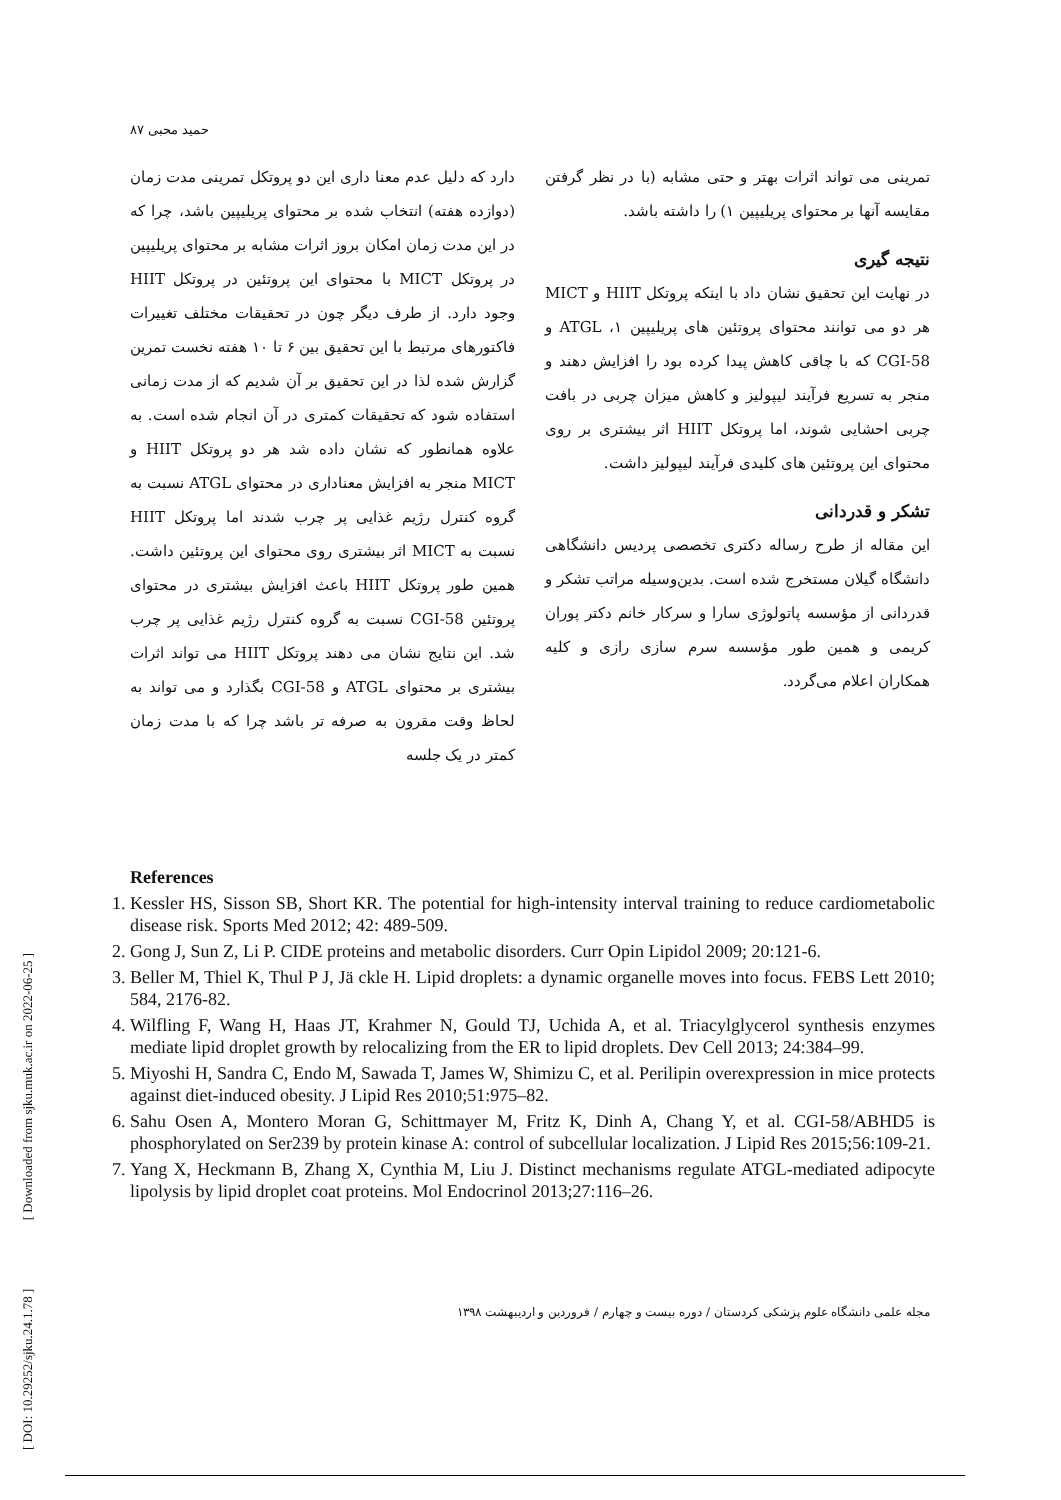[ DOI: 10.29252/sjku.24.1.78 ] [ Downloaded from sjku.muk.ac.ir on 2022-06-25 ]
حمید محبی ۸۷
دارد که دلیل عدم معنا داری این دو پروتکل تمرینی مدت زمان (دوازده هفته) انتخاب شده بر محتوای پریلیپین باشد، چرا که در این مدت زمان امکان بروز اثرات مشابه بر محتوای پریلیپین در پروتکل MICT با محتوای این پروتئین در پروتکل HIIT وجود دارد. از طرف دیگر چون در تحقیقات مختلف تغییرات فاکتورهای مرتبط با این تحقیق بین ۶ تا ۱۰ هفته نخست تمرین گزارش شده لذا در این تحقیق بر آن شدیم که از مدت زمانی استفاده شود که تحقیقات کمتری در آن انجام شده است. به علاوه همانطور که نشان داده شد هر دو پروتکل HIIT و MICT منجر به افزایش معناداری در محتوای ATGL نسبت به گروه کنترل رژیم غذایی پر چرب شدند اما پروتکل HIIT نسبت به MICT اثر بیشتری روی محتوای این پروتئین داشت. همین طور پروتکل HIIT باعث افزایش بیشتری در محتوای پروتئین CGI-58 نسبت به گروه کنترل رژیم غذایی پر چرب شد. این نتایج نشان می دهند پروتکل HIIT می تواند اثرات بیشتری بر محتوای ATGL و CGI-58 بگذارد و می تواند به لحاظ وقت مقرون به صرفه تر باشد چرا که با مدت زمان کمتر در یک جلسه
تمرینی می تواند اثرات بهتر و حتی مشابه (با در نظر گرفتن مقایسه آنها بر محتوای پریلیپین ۱) را داشته باشد.
نتیجه گیری
در نهایت این تحقیق نشان داد با اینکه پروتکل HIIT و MICT هر دو می توانند محتوای پروتئین های پریلیپین ۱، ATGL و CGI-58 که با چاقی کاهش پیدا کرده بود را افزایش دهند و منجر به تسریع فرآیند لیپولیز و کاهش میزان چربی در بافت چربی احشایی شوند، اما پروتکل HIIT اثر بیشتری بر روی محتوای این پروتئین های کلیدی فرآیند لیپولیز داشت.
تشکر و قدردانی
این مقاله از طرح رساله دکتری تخصصی پردیس دانشگاهی دانشگاه گیلان مستخرج شده است. بدین‌وسیله مراتب تشکر و قدردانی از مؤسسه پاتولوژی سارا و سرکار خانم دکتر پوران کریمی و همین طور مؤسسه سرم سازی رازی و کلیه همکاران اعلام می‌گردد.
References
1. Kessler HS, Sisson SB, Short KR. The potential for high-intensity interval training to reduce cardiometabolic disease risk. Sports Med 2012; 42: 489-509.
2. Gong J, Sun Z, Li P. CIDE proteins and metabolic disorders. Curr Opin Lipidol 2009; 20:121-6.
3. Beller M, Thiel K, Thul P J, Jä ckle H. Lipid droplets: a dynamic organelle moves into focus. FEBS Lett 2010; 584, 2176-82.
4. Wilfling F, Wang H, Haas JT, Krahmer N, Gould TJ, Uchida A, et al. Triacylglycerol synthesis enzymes mediate lipid droplet growth by relocalizing from the ER to lipid droplets. Dev Cell 2013; 24:384–99.
5. Miyoshi H, Sandra C, Endo M, Sawada T, James W, Shimizu C, et al. Perilipin overexpression in mice protects against diet-induced obesity. J Lipid Res 2010;51:975–82.
6. Sahu Osen A, Montero Moran G, Schittmayer M, Fritz K, Dinh A, Chang Y, et al. CGI-58/ABHD5 is phosphorylated on Ser239 by protein kinase A: control of subcellular localization. J Lipid Res 2015;56:109-21.
7. Yang X, Heckmann B, Zhang X, Cynthia M, Liu J. Distinct mechanisms regulate ATGL-mediated adipocyte lipolysis by lipid droplet coat proteins. Mol Endocrinol 2013;27:116–26.
مجله علمی دانشگاه علوم پزشکی کردستان / دوره بیست و چهارم / فروردین و اردیبهشت ۱۳۹۸